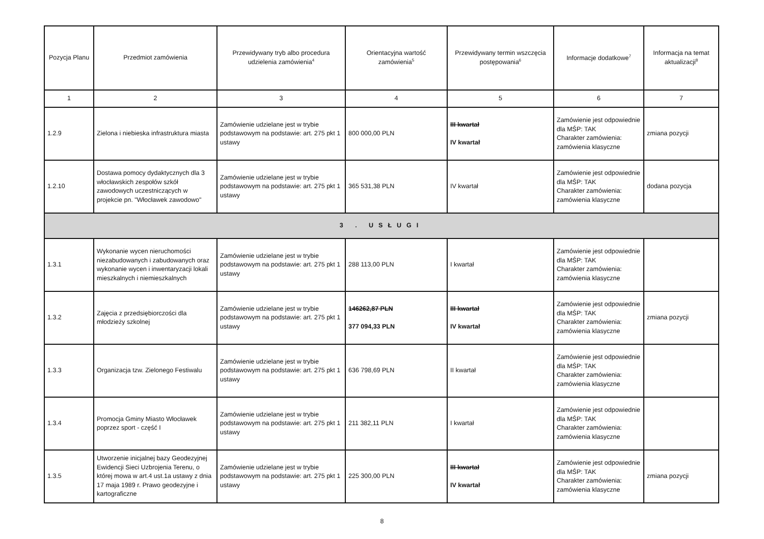| Pozycja Planu | Przedmiot zamówienia | Przewidywany tryb albo procedura udzielenia zamówienia<sup>4</sup> | Orientacyjna wartość zamówienia<sup>5</sup> | Przewidywany termin wszczęcia postępowania<sup>6</sup> | Informacje dodatkowe<sup>7</sup> | Informacja na temat aktualizacji<sup>8</sup> |
| --- | --- | --- | --- | --- | --- | --- |
| 1 | 2 | 3 | 4 | 5 | 6 | 7 |
| 1.2.9 | Zielona i niebieska infrastruktura miasta | Zamówienie udzielane jest w trybie podstawowym na podstawie: art. 275 pkt 1 ustawy | 800 000,00 PLN | III kwartał IV kwartał | Zamówienie jest odpowiednie dla MŚP: TAK Charakter zamówienia: zamówienia klasyczne | zmiana pozycji |
| 1.2.10 | Dostawa pomocy dydaktycznych dla 3 włocławskich zespołów szkół zawodowych uczestniczących w projekcie pn. "Włocławek zawodowo" | Zamówienie udzielane jest w trybie podstawowym na podstawie: art. 275 pkt 1 ustawy | 365 531,38 PLN | IV kwartał | Zamówienie jest odpowiednie dla MŚP: TAK Charakter zamówienia: zamówienia klasyczne | dodana pozycja |
| 3 . USŁUGI | | | | | | |
| 1.3.1 | Wykonanie wycen nieruchomości niezabudowanych i zabudowanych oraz wykonanie wycen i inwentaryzacji lokali mieszkalnych i niemieszkalnych | Zamówienie udzielane jest w trybie podstawowym na podstawie: art. 275 pkt 1 ustawy | 288 113,00 PLN | I kwartał | Zamówienie jest odpowiednie dla MŚP: TAK Charakter zamówienia: zamówienia klasyczne | |
| 1.3.2 | Zajęcia z przedsiębiorczości dla młodzieży szkolnej | Zamówienie udzielane jest w trybie podstawowym na podstawie: art. 275 pkt 1 ustawy | 146262,87 PLN 377 094,33 PLN | III kwartał IV kwartał | Zamówienie jest odpowiednie dla MŚP: TAK Charakter zamówienia: zamówienia klasyczne | zmiana pozycji |
| 1.3.3 | Organizacja tzw. Zielonego Festiwalu | Zamówienie udzielane jest w trybie podstawowym na podstawie: art. 275 pkt 1 ustawy | 636 798,69 PLN | II kwartał | Zamówienie jest odpowiednie dla MŚP: TAK Charakter zamówienia: zamówienia klasyczne | |
| 1.3.4 | Promocja Gminy Miasto Włocławek poprzez sport - część I | Zamówienie udzielane jest w trybie podstawowym na podstawie: art. 275 pkt 1 ustawy | 211 382,11 PLN | I kwartał | Zamówienie jest odpowiednie dla MŚP: TAK Charakter zamówienia: zamówienia klasyczne | |
| 1.3.5 | Utworzenie inicjalnej bazy Geodezyjnej Ewidencji Sieci Uzbrojenia Terenu, o której mowa w art.4 ust.1a ustawy z dnia 17 maja 1989 r. Prawo geodezyjne i kartograficzne | Zamówienie udzielane jest w trybie podstawowym na podstawie: art. 275 pkt 1 ustawy | 225 300,00 PLN | III kwartał IV kwartał | Zamówienie jest odpowiednie dla MŚP: TAK Charakter zamówienia: zamówienia klasyczne | zmiana pozycji |
8